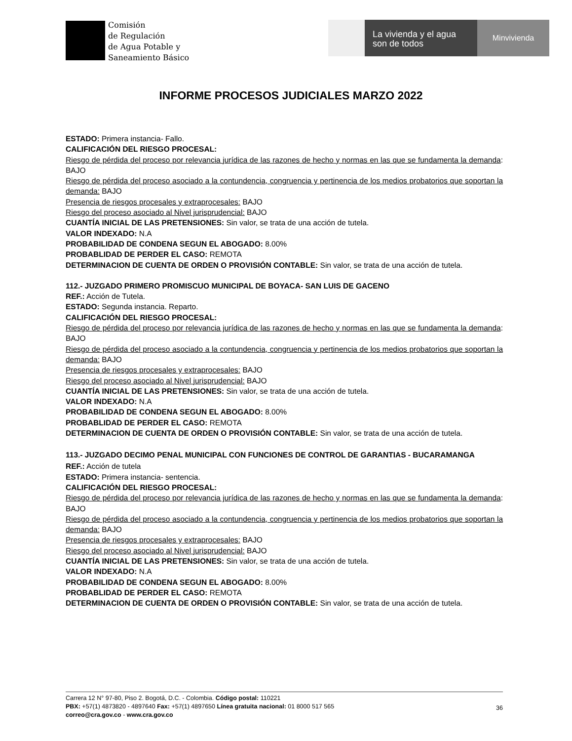Comisión
de Regulación
de Agua Potable y
Saneamiento Básico
La vivienda y el agua
son de todos
Minvivienda
INFORME PROCESOS JUDICIALES MARZO 2022
ESTADO: Primera instancia- Fallo.
CALIFICACIÓN DEL RIESGO PROCESAL:
Riesgo de pérdida del proceso por relevancia jurídica de las razones de hecho y normas en las que se fundamenta la demanda: BAJO
Riesgo de pérdida del proceso asociado a la contundencia, congruencia y pertinencia de los medios probatorios que soportan la demanda: BAJO
Presencia de riesgos procesales y extraprocesales: BAJO
Riesgo del proceso asociado al Nivel jurisprudencial: BAJO
CUANTÍA INICIAL DE LAS PRETENSIONES: Sin valor, se trata de una acción de tutela.
VALOR INDEXADO: N.A
PROBABILIDAD DE CONDENA SEGUN EL ABOGADO: 8.00%
PROBABLIDAD DE PERDER EL CASO: REMOTA
DETERMINACION DE CUENTA DE ORDEN O PROVISIÓN CONTABLE: Sin valor, se trata de una acción de tutela.
112.- JUZGADO PRIMERO PROMISCUO MUNICIPAL DE BOYACA- SAN LUIS DE GACENO
REF.: Acción de Tutela.
ESTADO: Segunda instancia. Reparto.
CALIFICACIÓN DEL RIESGO PROCESAL:
Riesgo de pérdida del proceso por relevancia jurídica de las razones de hecho y normas en las que se fundamenta la demanda: BAJO
Riesgo de pérdida del proceso asociado a la contundencia, congruencia y pertinencia de los medios probatorios que soportan la demanda: BAJO
Presencia de riesgos procesales y extraprocesales: BAJO
Riesgo del proceso asociado al Nivel jurisprudencial: BAJO
CUANTÍA INICIAL DE LAS PRETENSIONES: Sin valor, se trata de una acción de tutela.
VALOR INDEXADO: N.A
PROBABILIDAD DE CONDENA SEGUN EL ABOGADO: 8.00%
PROBABLIDAD DE PERDER EL CASO: REMOTA
DETERMINACION DE CUENTA DE ORDEN O PROVISIÓN CONTABLE: Sin valor, se trata de una acción de tutela.
113.- JUZGADO DECIMO PENAL MUNICIPAL CON FUNCIONES DE CONTROL DE GARANTIAS - BUCARAMANGA
REF.: Acción de tutela
ESTADO: Primera instancia- sentencia.
CALIFICACIÓN DEL RIESGO PROCESAL:
Riesgo de pérdida del proceso por relevancia jurídica de las razones de hecho y normas en las que se fundamenta la demanda: BAJO
Riesgo de pérdida del proceso asociado a la contundencia, congruencia y pertinencia de los medios probatorios que soportan la demanda: BAJO
Presencia de riesgos procesales y extraprocesales: BAJO
Riesgo del proceso asociado al Nivel jurisprudencial: BAJO
CUANTÍA INICIAL DE LAS PRETENSIONES: Sin valor, se trata de una acción de tutela.
VALOR INDEXADO: N.A
PROBABILIDAD DE CONDENA SEGUN EL ABOGADO: 8.00%
PROBABLIDAD DE PERDER EL CASO: REMOTA
DETERMINACION DE CUENTA DE ORDEN O PROVISIÓN CONTABLE: Sin valor, se trata de una acción de tutela.
Carrera 12 N° 97-80, Piso 2. Bogotá, D.C. - Colombia. Código postal: 110221
PBX: +57(1) 4873820 - 4897640 Fax: +57(1) 4897650 Línea gratuita nacional: 01 8000 517 565
correo@cra.gov.co - www.cra.gov.co
36